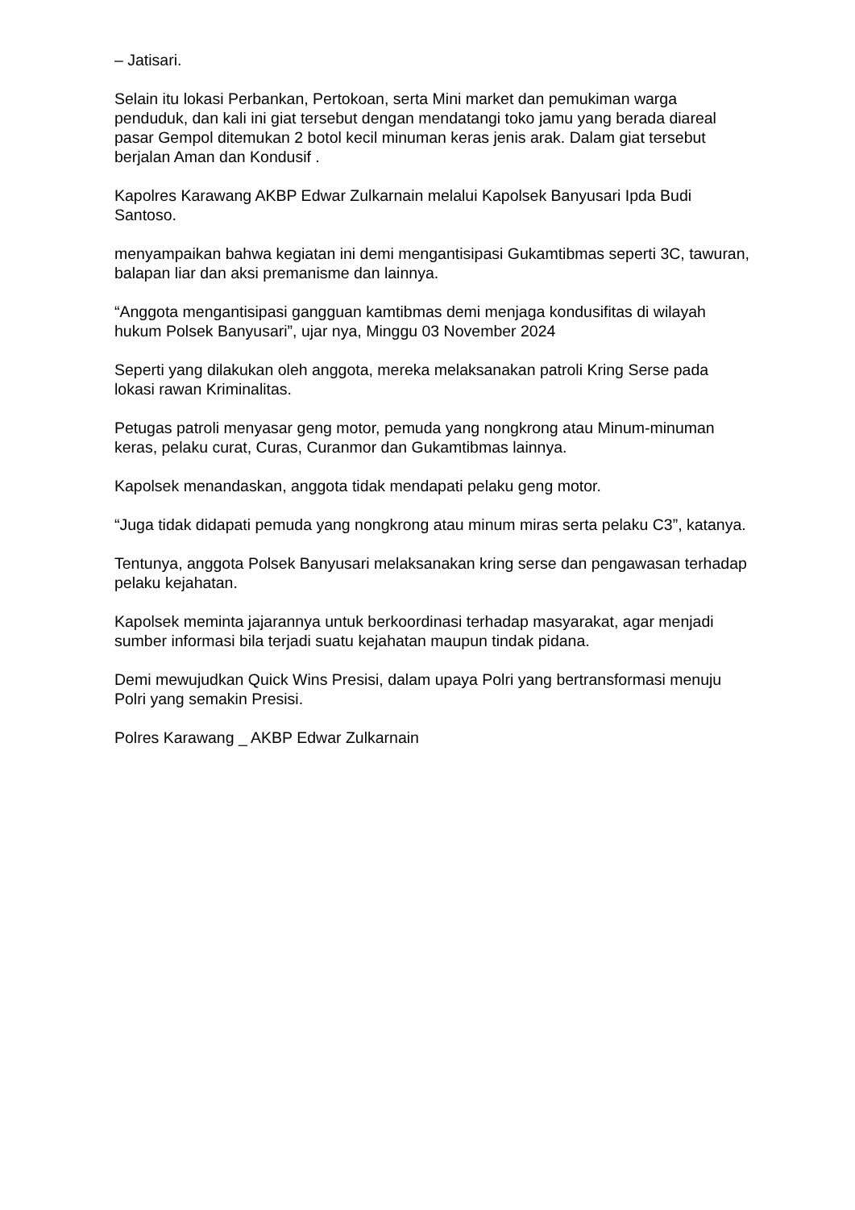– Jatisari.
Selain itu lokasi Perbankan, Pertokoan, serta Mini market dan pemukiman warga penduduk, dan kali ini giat tersebut dengan mendatangi toko jamu yang berada diareal pasar Gempol ditemukan 2 botol kecil minuman keras jenis arak. Dalam giat tersebut berjalan Aman dan Kondusif .
Kapolres Karawang AKBP Edwar Zulkarnain melalui Kapolsek Banyusari Ipda Budi Santoso.
menyampaikan bahwa kegiatan ini demi mengantisipasi Gukamtibmas seperti 3C, tawuran, balapan liar dan aksi premanisme dan lainnya.
“Anggota mengantisipasi gangguan kamtibmas demi menjaga kondusifitas di wilayah hukum Polsek Banyusari”, ujar nya, Minggu 03 November 2024
Seperti yang dilakukan oleh anggota, mereka melaksanakan patroli Kring Serse pada lokasi rawan Kriminalitas.
Petugas patroli menyasar geng motor, pemuda yang nongkrong atau Minum-minuman keras, pelaku curat, Curas, Curanmor dan Gukamtibmas lainnya.
Kapolsek menandaskan, anggota tidak mendapati pelaku geng motor.
“Juga tidak didapati pemuda yang nongkrong atau minum miras serta pelaku C3”, katanya.
Tentunya, anggota Polsek Banyusari melaksanakan kring serse dan pengawasan terhadap pelaku kejahatan.
Kapolsek meminta jajarannya untuk berkoordinasi terhadap masyarakat, agar menjadi sumber informasi bila terjadi suatu kejahatan maupun tindak pidana.
Demi mewujudkan Quick Wins Presisi, dalam upaya Polri yang bertransformasi menuju Polri yang semakin Presisi.
Polres Karawang _ AKBP Edwar Zulkarnain